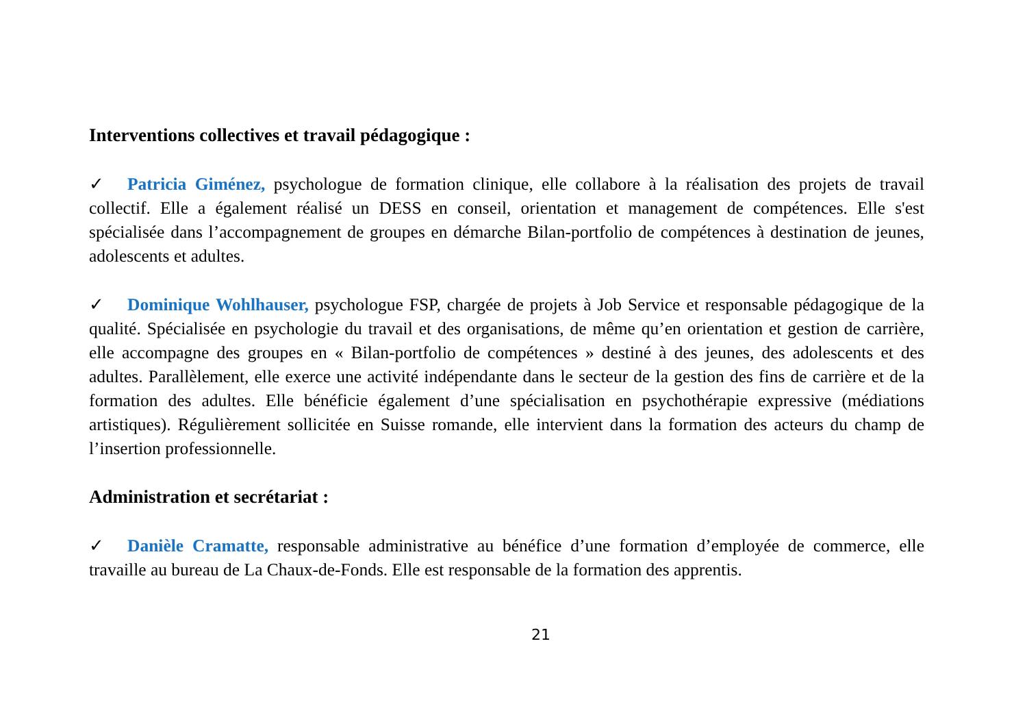Interventions collectives et travail pédagogique :
✓ Patricia Giménez, psychologue de formation clinique, elle collabore à la réalisation des projets de travail collectif. Elle a également réalisé un DESS en conseil, orientation et management de compétences. Elle s'est spécialisée dans l’accompagnement de groupes en démarche Bilan-portfolio de compétences à destination de jeunes, adolescents et adultes.
✓ Dominique Wohlhauser, psychologue FSP, chargée de projets à Job Service et responsable pédagogique de la qualité. Spécialisée en psychologie du travail et des organisations, de même qu’en orientation et gestion de carrière, elle accompagne des groupes en « Bilan-portfolio de compétences » destiné à des jeunes, des adolescents et des adultes. Parallèlement, elle exerce une activité indépendante dans le secteur de la gestion des fins de carrière et de la formation des adultes. Elle bénéficie également d’une spécialisation en psychothérapie expressive (médiations artistiques). Régulièrement sollicitée en Suisse romande, elle intervient dans la formation des acteurs du champ de l’insertion professionnelle.
Administration et secrétariat :
✓ Danièle Cramatte, responsable administrative au bénéfice d’une formation d’employée de commerce, elle travaille au bureau de La Chaux-de-Fonds. Elle est responsable de la formation des apprentis.
21